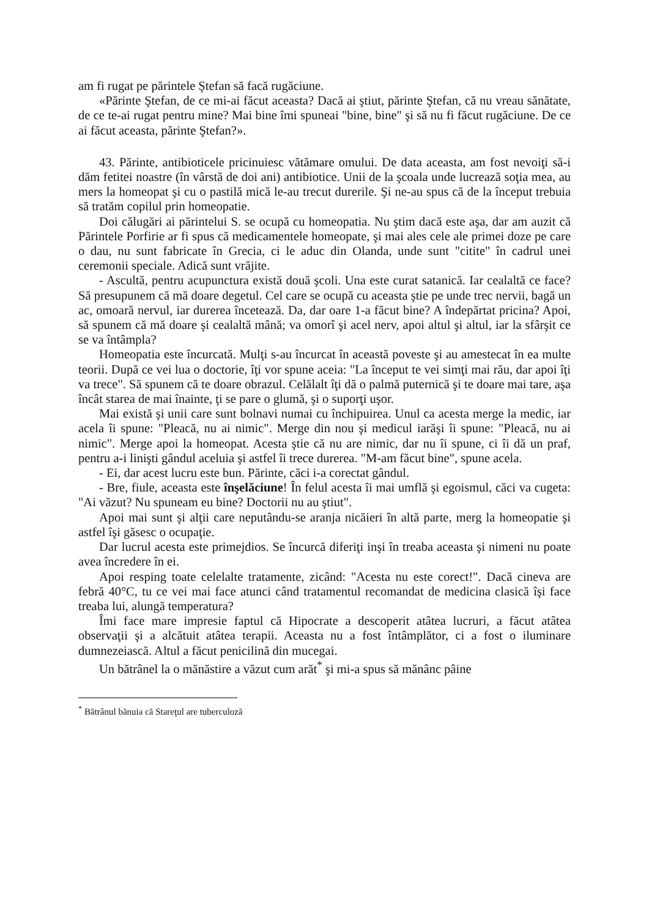am fi rugat pe părintele Ştefan să facă rugăciune.
«Părinte Ştefan, de ce mi-ai făcut aceasta? Dacă ai ştiut, părinte Ştefan, că nu vreau sănătate, de ce te-ai rugat pentru mine? Mai bine îmi spuneai "bine, bine" şi să nu fi făcut rugăciune. De ce ai făcut aceasta, părinte Ştefan?».
43. Părinte, antibioticele pricinuiesc vătămare omului. De data aceasta, am fost nevoiţi să-i dăm fetitei noastre (în vârstă de doi ani) antibiotice. Unii de la şcoala unde lucrează soţia mea, au mers la homeopat şi cu o pastilă mică le-au trecut durerile. Şi ne-au spus că de la început trebuia să tratăm copilul prin homeopatie.
Doi călugări ai părintelui S. se ocupă cu homeopatia. Nu ştim dacă este aşa, dar am auzit că Părintele Porfirie ar fi spus că medicamentele homeopate, şi mai ales cele ale primei doze pe care o dau, nu sunt fabricate în Grecia, ci le aduc din Olanda, unde sunt "citite" în cadrul unei ceremonii speciale. Adică sunt vrăjite.
- Ascultă, pentru acupunctura există două şcoli. Una este curat satanică. Iar cealaltă ce face? Să presupunem că mă doare degetul. Cel care se ocupă cu aceasta ştie pe unde trec nervii, bagă un ac, omoară nervul, iar durerea încetează. Da, dar oare 1-a făcut bine? A îndepărtat pricina? Apoi, să spunem că mă doare şi cealaltă mână; va omorî şi acel nerv, apoi altul şi altul, iar la sfârşit ce se va întâmpla?
Homeopatia este încurcată. Mulţi s-au încurcat în această poveste şi au amestecat în ea multe teorii. După ce vei lua o doctorie, îţi vor spune aceia: "La început te vei simţi mai rău, dar apoi îţi va trece". Să spunem că te doare obrazul. Celălalt îţi dă o palmă puternică şi te doare mai tare, aşa încât starea de mai înainte, ţi se pare o glumă, şi o suporţi uşor.
Mai există şi unii care sunt bolnavi numai cu închipuirea. Unul ca acesta merge la medic, iar acela îi spune: "Pleacă, nu ai nimic". Merge din nou şi medicul iarăşi îi spune: "Pleacă, nu ai nimic". Merge apoi la homeopat. Acesta ştie că nu are nimic, dar nu îi spune, ci îi dă un praf, pentru a-i linişti gândul aceluia şi astfel îi trece durerea. "M-am făcut bine", spune acela.
- Ei, dar acest lucru este bun. Părinte, căci i-a corectat gândul.
- Bre, fiule, aceasta este înşelăciune! În felul acesta îi mai umflă şi egoismul, căci va cugeta: "Ai văzut? Nu spuneam eu bine? Doctorii nu au ştiut".
Apoi mai sunt şi alţii care neputându-se aranja nicăieri în altă parte, merg la homeopatie şi astfel îşi găsesc o ocupaţie.
Dar lucrul acesta este primejdios. Se încurcă diferiţi inşi în treaba aceasta şi nimeni nu poate avea încredere în ei.
Apoi resping toate celelalte tratamente, zicând: "Acesta nu este corect!". Dacă cineva are febră 40°C, tu ce vei mai face atunci când tratamentul recomandat de medicina clasică îşi face treaba lui, alungă temperatura?
Îmi face mare impresie faptul că Hipocrate a descoperit atâtea lucruri, a făcut atâtea observaţii şi a alcătuit atâtea terapii. Aceasta nu a fost întâmplător, ci a fost o iluminare dumnezeiască. Altul a făcut penicilină din mucegai.
Un bătrânel la o mănăstire a văzut cum arăt<sup>*</sup> şi mi-a spus să mănânc pâine
<sup>*</sup> Bătrânul bănuia că Stareţul are tuberculoză